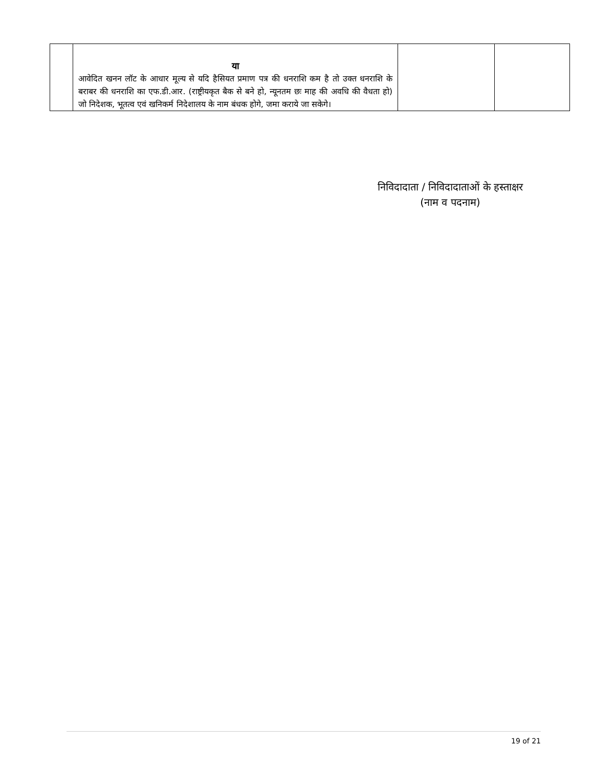| | या आवेदित खनन लॉट के आधार मूल्य से यदि हैसियत प्रमाण पत्र की धनराशि कम है तो उक्त धनराशि के बराबर की धनराशि का एफ.डी.आर. (राष्ट्रीयकृत बैक से बने हो, न्यूनतम छः माह की अवधि की वैधता हो) जो निदेशक, भूतत्व एवं खनिकर्म निदेशालय के नाम बंधक होगे, जमा कराये जा सकेगे। | | |
निविदादाता / निविदादाताओं के हस्ताक्षर
(नाम व पदनाम)
19 of 21